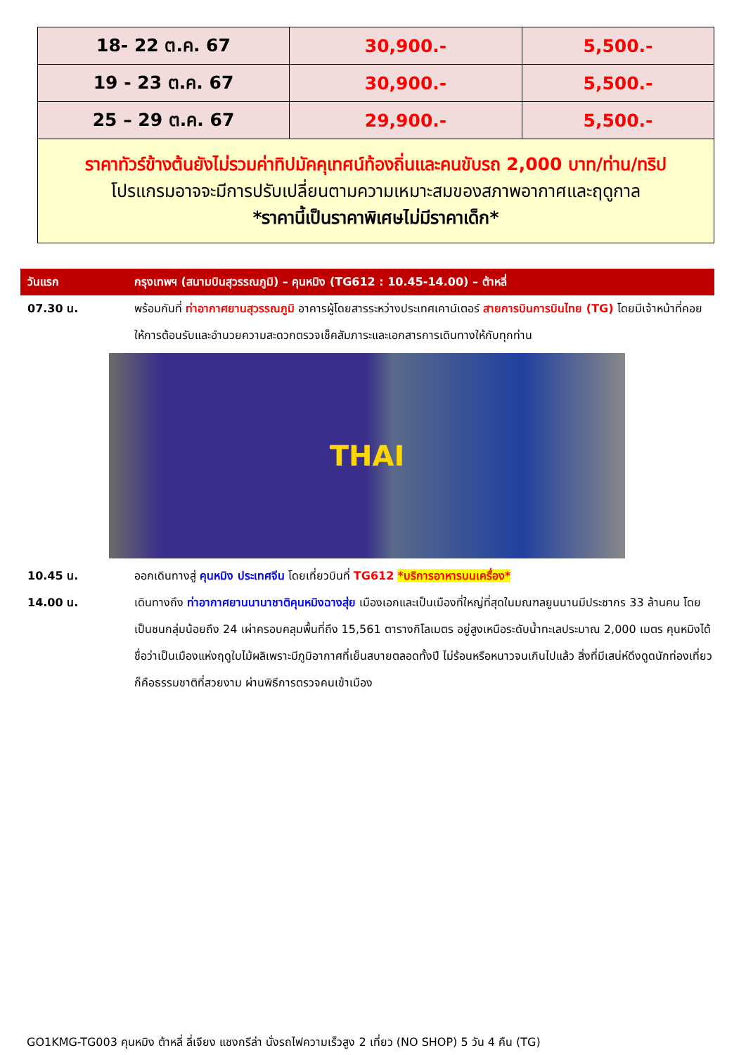| 18- 22 ต.ค. 67 | 30,900.- | 5,500.- |
| 19 - 23 ต.ค. 67 | 30,900.- | 5,500.- |
| 25 – 29 ต.ค. 67 | 29,900.- | 5,500.- |
| ราคาทัวร์ข้างต้นยังไม่รวมค่าทิปมัคคุเทศน์ท้องถิ่นและคนขับรถ 2,000 บาท/ท่าน/ทริป โปรแกรมอาจจะมีการปรับเปลี่ยนตามความเหมาะสมของสภาพอากาศและฤดูกาล *ราคานี้เป็นราคาพิเศษไม่มีราคาเด็ก* | | |
วันแรก กรุงเทพฯ (สนามบินสุวรรณภูมิ) – คุนหมิง (TG612 : 10.45-14.00) – ต้าหลี่
07.30 น. พร้อมกันที่ ท่าอากาศยานสุวรรณภูมิ อาคารผู้โดยสารระหว่างประเทศเคาน์เตอร์ สายการบินการบินไทย (TG) โดยมีเจ้าหน้าที่คอยให้การต้อนรับและอำนวยความสะดวกตรวจเช็คสัมภาระและเอกสารการเดินทางให้กับทุกท่าน
THAI
10.45 น. ออกเดินทางสู่ คุนหมิง ประเทศจีน โดยเที่ยวบินที่ TG612 *บริการอาหารบนเครื่อง*
14.00 น. เดินทางถึง ท่าอากาศยานนานาชาติคุนหมิงฉางสุ่ย เมืองเอกและเป็นเมืองที่ใหญ่ที่สุดในมณฑลยูนนานมีประชากร 33 ล้านคน โดยเป็นชนกลุ่มน้อยถึง 24 เผ่าครอบคลุมพื้นที่ถึง 15,561 ตารางกิโลเมตร อยู่สูงเหนือระดับน้ำทะเลประมาณ 2,000 เมตร คุนหมิงได้ชื่อว่าเป็นเมืองแห่งฤดูใบไม้ผลิเพราะมีภูมิอากาศที่เย็นสบายตลอดทั้งปี ไม่ร้อนหรือหนาวจนเกินไปแล้ว สิ่งที่มีเสน่ห์ดึงดูดนักท่องเที่ยวก็คือธรรมชาติที่สวยงาม ผ่านพิธีการตรวจคนเข้าเมือง
GO1KMG-TG003 คุนหมิง ต้าหลี่ ลี่เจียง แชงกรีล่า นั่งรถไฟความเร็วสูง 2 เที่ยว (NO SHOP) 5 วัน 4 คืน (TG)